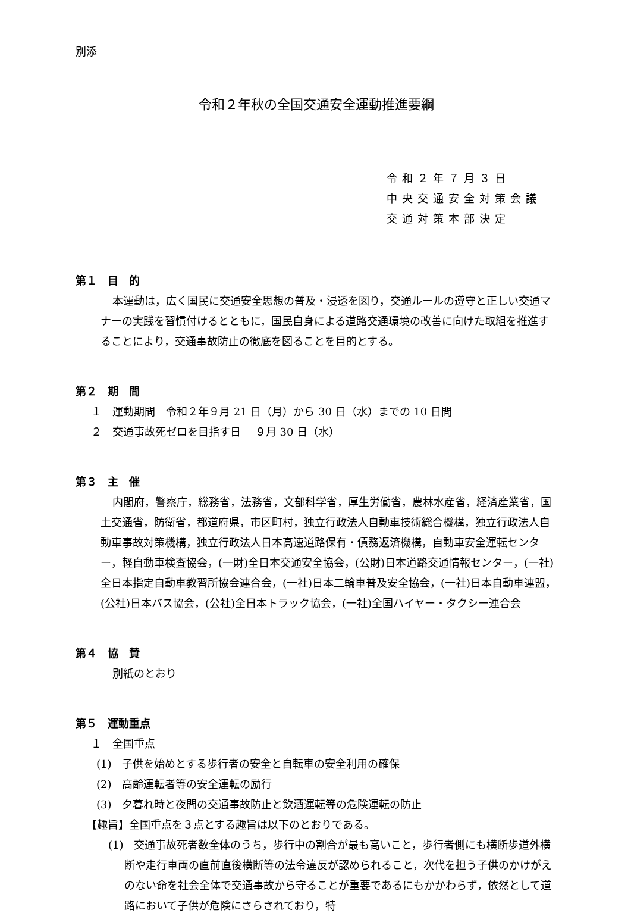別添
令和２年秋の全国交通安全運動推進要綱
令和２年７月３日
中央交通安全対策会議
交通対策本部決定
第１　目　的
本運動は，広く国民に交通安全思想の普及・浸透を図り，交通ルールの遵守と正しい交通マナーの実践を習慣付けるとともに，国民自身による道路交通環境の改善に向けた取組を推進することにより，交通事故防止の徹底を図ることを目的とする。
第２　期　間
１　運動期間　令和２年９月 21 日（月）から 30 日（水）までの 10 日間
２　交通事故死ゼロを目指す日　 ９月 30 日（水）
第３　主　催
内閣府，警察庁，総務省，法務省，文部科学省，厚生労働省，農林水産省，経済産業省，国土交通省，防衛省，都道府県，市区町村，独立行政法人自動車技術総合機構，独立行政法人自動車事故対策機構，独立行政法人日本高速道路保有・債務返済機構，自動車安全運転センター，軽自動車検査協会，(一財)全日本交通安全協会，(公財)日本道路交通情報センター，(一社)全日本指定自動車教習所協会連合会，(一社)日本二輪車普及安全協会，(一社)日本自動車連盟，(公社)日本バス協会，(公社)全日本トラック協会，(一社)全国ハイヤー・タクシー連合会
第４　協　賛
別紙のとおり
第５　運動重点
１　全国重点
(1)　子供を始めとする歩行者の安全と自転車の安全利用の確保
(2)　高齢運転者等の安全運転の励行
(3)　夕暮れ時と夜間の交通事故防止と飲酒運転等の危険運転の防止
【趣旨】全国重点を３点とする趣旨は以下のとおりである。
(1)　交通事故死者数全体のうち，歩行中の割合が最も高いこと，歩行者側にも横断歩道外横断や走行車両の直前直後横断等の法令違反が認められること，次代を担う子供のかけがえのない命を社会全体で交通事故から守ることが重要であるにもかかわらず，依然として道路において子供が危険にさらされており，特